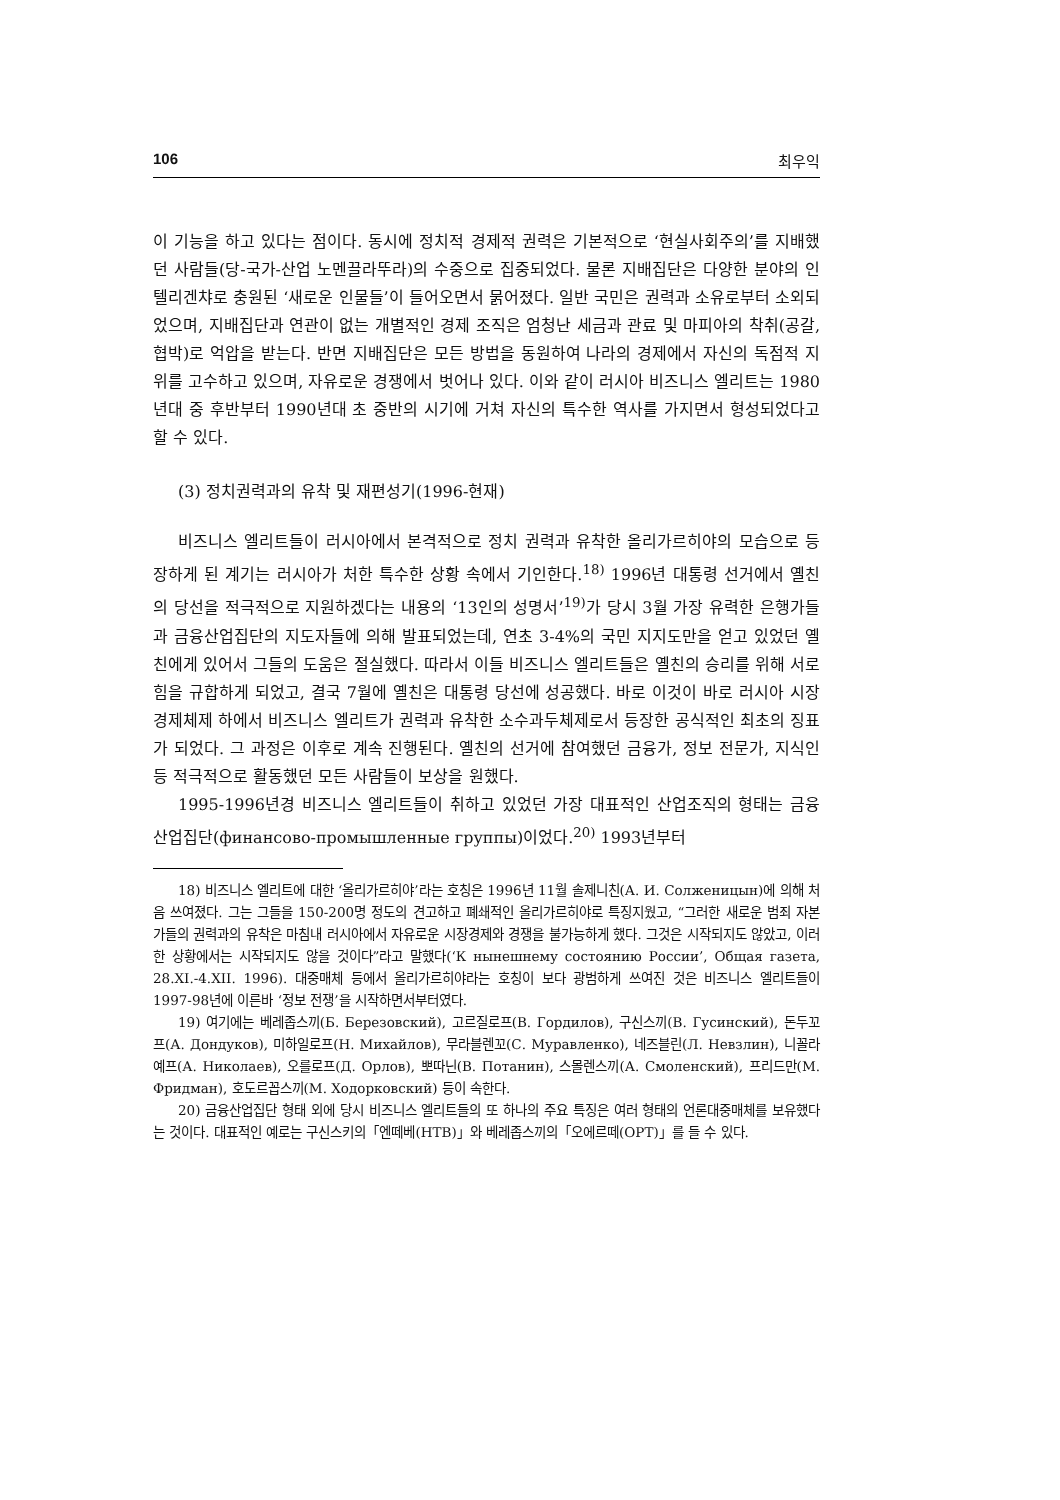106 최우익
이 기능을 하고 있다는 점이다. 동시에 정치적 경제적 권력은 기본적으로 ‘현실사회주의’를 지배했던 사람들(당-국가-산업 노멘끌라뚜라)의 수중으로 집중되었다. 물론 지배집단은 다양한 분야의 인텔리겐챠로 충원된 ‘새로운 인물들’이 들어오면서 묽어졌다. 일반 국민은 권력과 소유로부터 소외되었으며, 지배집단과 연관이 없는 개별적인 경제 조직은 엄청난 세금과 관료 및 마피아의 착취(공갈, 협박)로 억압을 받는다. 반면 지배집단은 모든 방법을 동원하여 나라의 경제에서 자신의 독점적 지위를 고수하고 있으며, 자유로운 경쟁에서 벗어나 있다. 이와 같이 러시아 비즈니스 엘리트는 1980년대 중 후반부터 1990년대 초 중반의 시기에 거쳐 자신의 특수한 역사를 가지면서 형성되었다고 할 수 있다.
(3) 정치권력과의 유착 및 재편성기(1996-현재)
비즈니스 엘리트들이 러시아에서 본격적으로 정치 권력과 유착한 올리가르히야의 모습으로 등장하게 된 계기는 러시아가 처한 특수한 상황 속에서 기인한다.<sup>18)</sup> 1996년 대통령 선거에서 옐친의 당선을 적극적으로 지원하겠다는 내용의 ‘13인의 성명서’<sup>19)</sup>가 당시 3월 가장 유력한 은행가들과 금융산업집단의 지도자들에 의해 발표되었는데, 연초 3-4%의 국민 지지도만을 얻고 있었던 옐친에게 있어서 그들의 도움은 절실했다. 따라서 이들 비즈니스 엘리트들은 옐친의 승리를 위해 서로 힘을 규합하게 되었고, 결국 7월에 옐친은 대통령 당선에 성공했다. 바로 이것이 바로 러시아 시장경제체제 하에서 비즈니스 엘리트가 권력과 유착한 소수과두체제로서 등장한 공식적인 최초의 징표가 되었다. 그 과정은 이후로 계속 진행된다. 옐친의 선거에 참여했던 금융가, 정보 전문가, 지식인 등 적극적으로 활동했던 모든 사람들이 보상을 원했다.
1995-1996년경 비즈니스 엘리트들이 취하고 있었던 가장 대표적인 산업조직의 형태는 금융산업집단(финансово-промышленные группы)이었다.<sup>20)</sup> 1993년부터
18) 비즈니스 엘리트에 대한 ‘올리가르히야’라는 호칭은 1996년 11월 솔제니친(А. И. Солженицын)에 의해 처음 쓰여졌다. 그는 그들을 150-200명 정도의 견고하고 폐쇄적인 올리가르히야로 특징지웠고, “그러한 새로운 범죄 자본가들의 권력과의 유착은 마침내 러시아에서 자유로운 시장경제와 경쟁을 불가능하게 했다. 그것은 시작되지도 않았고, 이러한 상황에서는 시작되지도 않을 것이다”라고 말했다(‘К нынешнему состоянию России’, Общая газета, 28.XI.-4.XII. 1996). 대중매체 등에서 올리가르히야라는 호칭이 보다 광범하게 쓰여진 것은 비즈니스 엘리트들이 1997-98년에 이른바 ‘정보 전쟁’을 시작하면서부터였다.
19) 여기에는 베레좁스끼(Б. Березовский), 고르질로프(В. Гордилов), 구신스끼(В. Гусинский), 돈두꼬프(А. Дондуков), 미하일로프(Н. Михайлов), 무라블렌꼬(С. Муравленко), 네즈블린(Л. Невзлин), 니꼴라예프(А. Николаев), 오를로프(Д. Орлов), 뽀따닌(В. Потанин), 스몰렌스끼(А. Смоленский), 프리드만(М. Фридман), 호도르꼽스끼(М. Ходорковский) 등이 속한다.
20) 금융산업집단 형태 외에 당시 비즈니스 엘리트들의 또 하나의 주요 특징은 여러 형태의 언론대중매체를 보유했다는 것이다. 대표적인 예로는 구신스키의「엔떼베(НТВ)」와 베레좁스끼의「오에르떼(ОРТ)」를 들 수 있다.